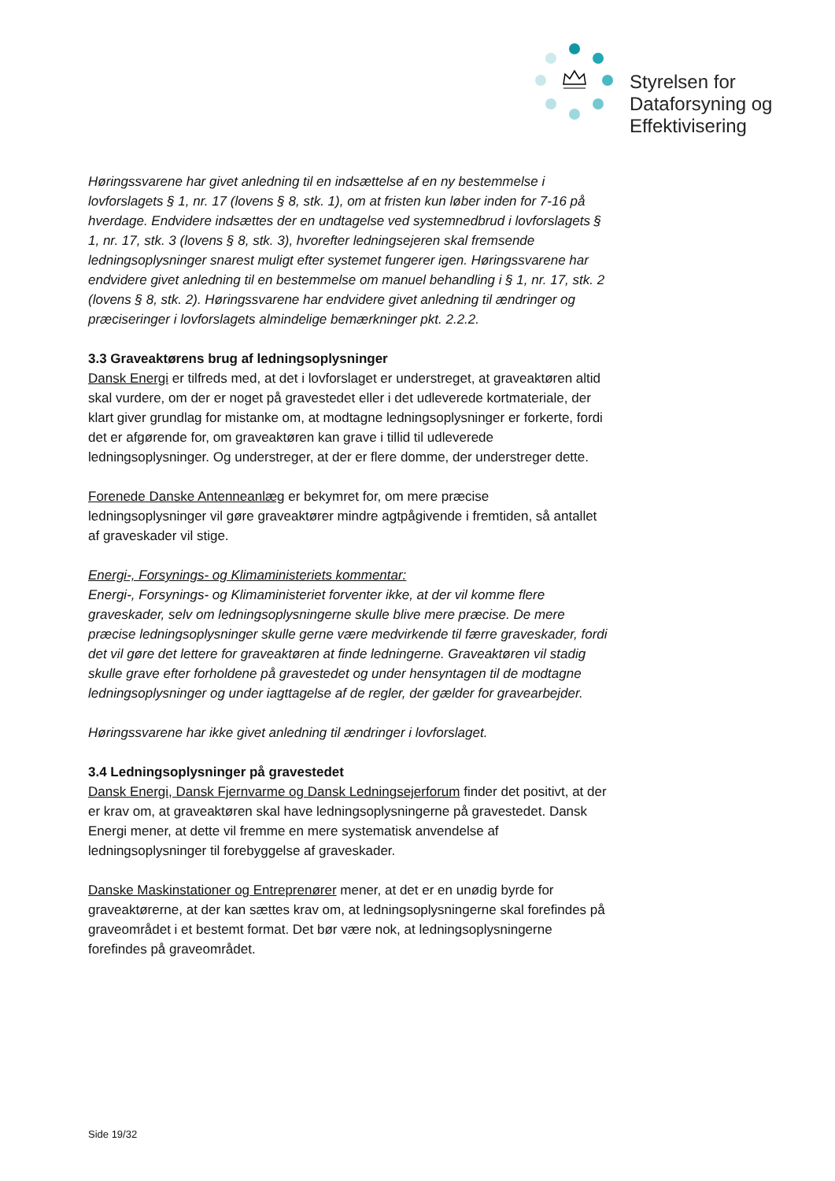Styrelsen for
Dataforsyning og
Effektivisering
Høringssvarene har givet anledning til en indsættelse af en ny bestemmelse i lovforslagets § 1, nr. 17 (lovens § 8, stk. 1), om at fristen kun løber inden for 7-16 på hverdage. Endvidere indsættes der en undtagelse ved systemnedbrud i lovforslagets § 1, nr. 17, stk. 3 (lovens § 8, stk. 3), hvorefter ledningsejeren skal fremsende ledningsoplysninger snarest muligt efter systemet fungerer igen. Høringssvarene har endvidere givet anledning til en bestemmelse om manuel behandling i § 1, nr. 17, stk. 2 (lovens § 8, stk. 2). Høringssvarene har endvidere givet anledning til ændringer og præciseringer i lovforslagets almindelige bemærkninger pkt. 2.2.2.
3.3 Graveaktørens brug af ledningsoplysninger
Dansk Energi er tilfreds med, at det i lovforslaget er understreget, at graveaktøren altid skal vurdere, om der er noget på gravestedet eller i det udleverede kortmateriale, der klart giver grundlag for mistanke om, at modtagne ledningsoplysninger er forkerte, fordi det er afgørende for, om graveaktøren kan grave i tillid til udleverede ledningsoplysninger. Og understreger, at der er flere domme, der understreger dette.
Forenede Danske Antenneanlæg er bekymret for, om mere præcise ledningsoplysninger vil gøre graveaktører mindre agtpågivende i fremtiden, så antallet af graveskader vil stige.
Energi-, Forsynings- og Klimaministeriets kommentar:
Energi-, Forsynings- og Klimaministeriet forventer ikke, at der vil komme flere graveskader, selv om ledningsoplysningerne skulle blive mere præcise. De mere præcise ledningsoplysninger skulle gerne være medvirkende til færre graveskader, fordi det vil gøre det lettere for graveaktøren at finde ledningerne. Graveaktøren vil stadig skulle grave efter forholdene på gravestedet og under hensyntagen til de modtagne ledningsoplysninger og under iagttagelse af de regler, der gælder for gravearbejder.
Høringssvarene har ikke givet anledning til ændringer i lovforslaget.
3.4 Ledningsoplysninger på gravestedet
Dansk Energi, Dansk Fjernvarme og Dansk Ledningsejerforum finder det positivt, at der er krav om, at graveaktøren skal have ledningsoplysningerne på gravestedet. Dansk Energi mener, at dette vil fremme en mere systematisk anvendelse af ledningsoplysninger til forebyggelse af graveskader.
Danske Maskinstationer og Entreprenører mener, at det er en unødig byrde for graveaktørerne, at der kan sættes krav om, at ledningsoplysningerne skal forefindes på graveområdet i et bestemt format. Det bør være nok, at ledningsoplysningerne forefindes på graveområdet.
Side 19/32